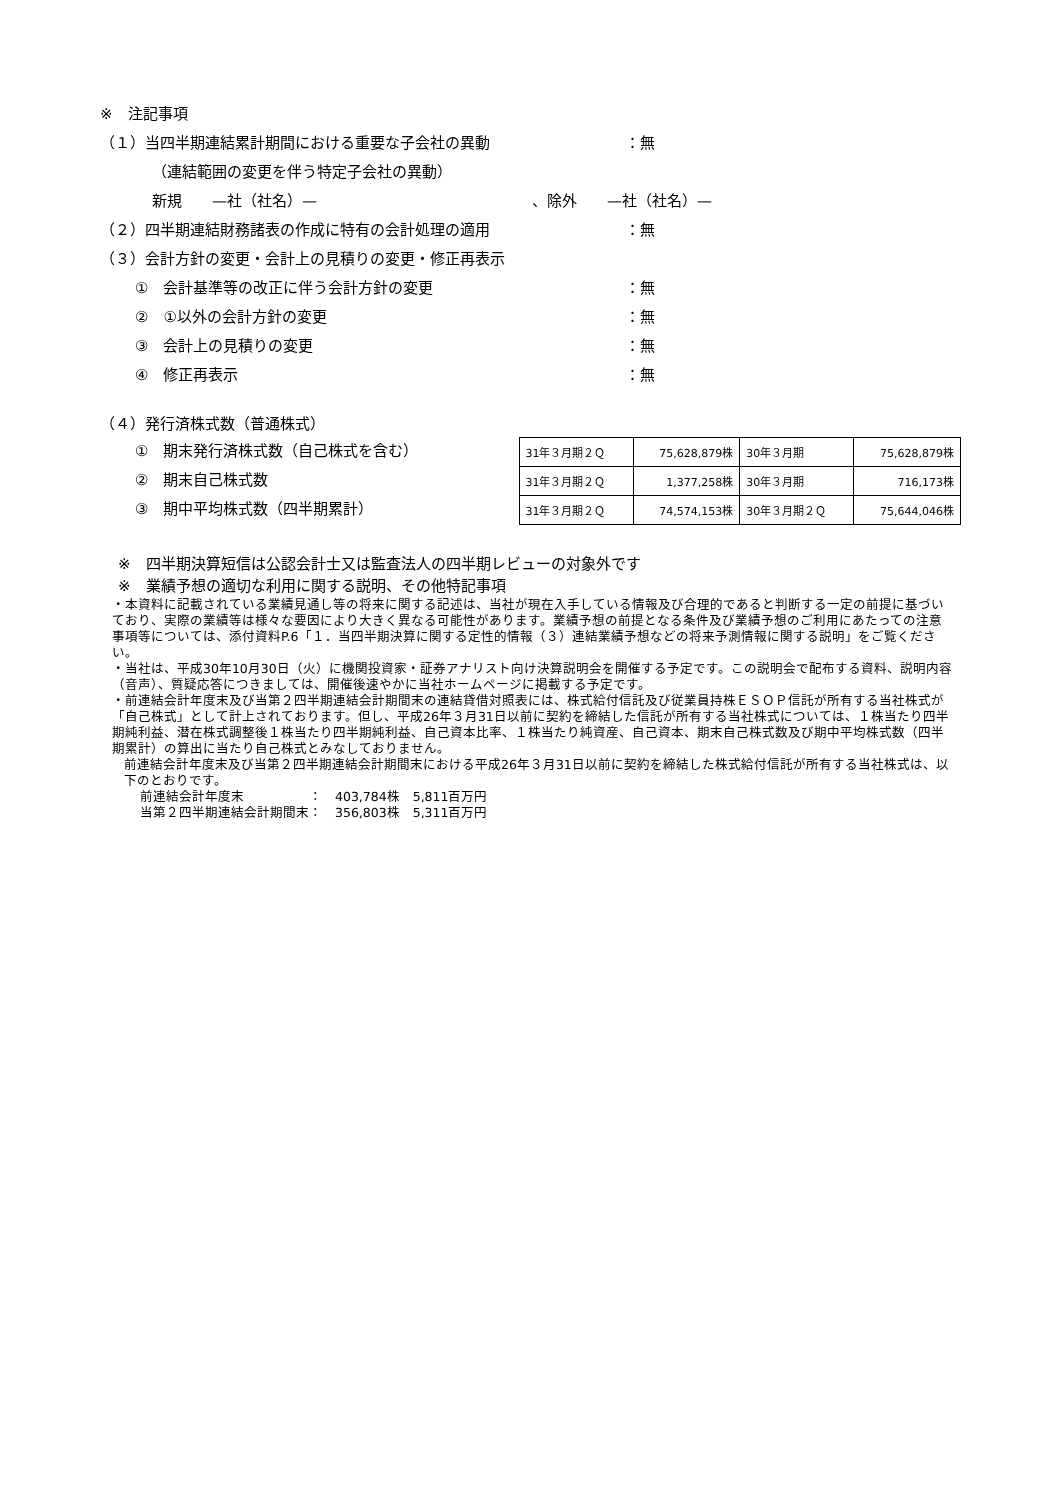※　注記事項
（１）当四半期連結累計期間における重要な子会社の異動 ：無
（連結範囲の変更を伴う特定子会社の異動）
新規　　—社（社名）— 、除外　　—社（社名）—
（２）四半期連結財務諸表の作成に特有の会計処理の適用 ：無
（３）会計方針の変更・会計上の見積りの変更・修正再表示
①　会計基準等の改正に伴う会計方針の変更 ：無
②　①以外の会計方針の変更 ：無
③　会計上の見積りの変更 ：無
④　修正再表示 ：無
（４）発行済株式数（普通株式）
①　期末発行済株式数（自己株式を含む）
②　期末自己株式数
③　期中平均株式数（四半期累計）
| 31年３月期２Ｑ | 75,628,879株 | 30年３月期 | 75,628,879株 |
| 31年３月期２Ｑ | 1,377,258株 | 30年３月期 | 716,173株 |
| 31年３月期２Ｑ | 74,574,153株 | 30年３月期２Ｑ | 75,644,046株 |
※　四半期決算短信は公認会計士又は監査法人の四半期レビューの対象外です
※　業績予想の適切な利用に関する説明、その他特記事項
・本資料に記載されている業績見通し等の将来に関する記述は、当社が現在入手している情報及び合理的であると判断する一定の前提に基づいており、実際の業績等は様々な要因により大きく異なる可能性があります。業績予想の前提となる条件及び業績予想のご利用にあたっての注意事項等については、添付資料P.6「１．当四半期決算に関する定性的情報（３）連結業績予想などの将来予測情報に関する説明」をご覧ください。
・当社は、平成30年10月30日（火）に機関投資家・証券アナリスト向け決算説明会を開催する予定です。この説明会で配布する資料、説明内容（音声）、質疑応答につきましては、開催後速やかに当社ホームページに掲載する予定です。
・前連結会計年度末及び当第２四半期連結会計期間末の連結貸借対照表には、株式給付信託及び従業員持株ＥＳＯＰ信託が所有する当社株式が「自己株式」として計上されております。但し、平成26年３月31日以前に契約を締結した信託が所有する当社株式については、１株当たり四半期純利益、潜在株式調整後１株当たり四半期純利益、自己資本比率、１株当たり純資産、自己資本、期末自己株式数及び期中平均株式数（四半期累計）の算出に当たり自己株式とみなしておりません。
前連結会計年度末及び当第２四半期連結会計期間末における平成26年３月31日以前に契約を締結した株式給付信託が所有する当社株式は、以下のとおりです。
前連結会計年度末　　　　　：　403,784株　5,811百万円
当第２四半期連結会計期間末：　356,803株　5,311百万円